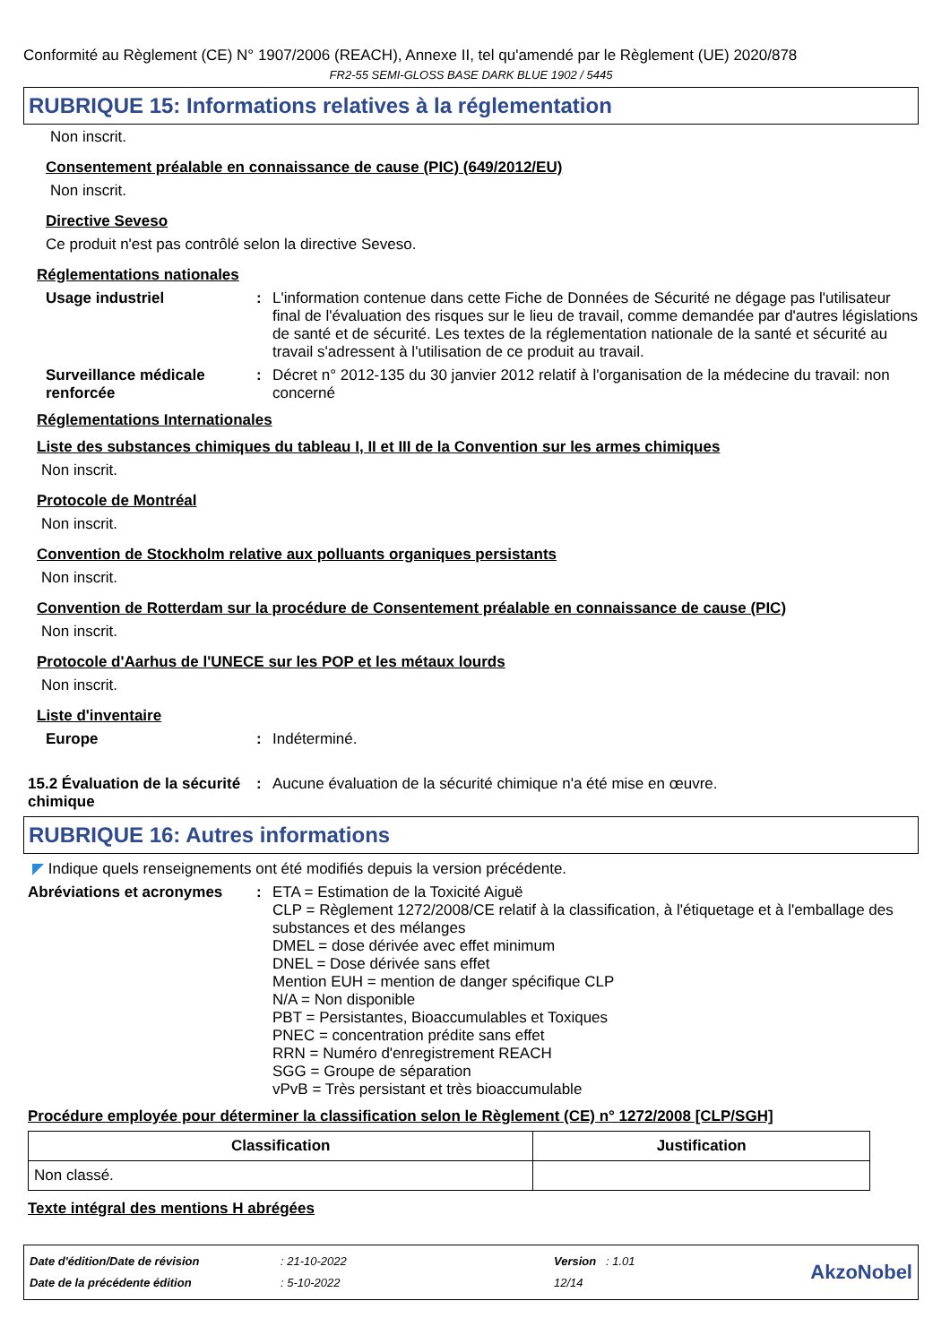Conformité au Règlement (CE) N° 1907/2006 (REACH), Annexe II, tel qu'amendé par le Règlement (UE) 2020/878
FR2-55 SEMI-GLOSS BASE DARK BLUE 1902 / 5445
RUBRIQUE 15: Informations relatives à la réglementation
Non inscrit.
Consentement préalable en connaissance de cause (PIC) (649/2012/EU)
Non inscrit.
Directive Seveso
Ce produit n'est pas contrôlé selon la directive Seveso.
Réglementations nationales
Usage industriel : L'information contenue dans cette Fiche de Données de Sécurité ne dégage pas l'utilisateur final de l'évaluation des risques sur le lieu de travail, comme demandée par d'autres législations de santé et de sécurité. Les textes de la réglementation nationale de la santé et sécurité au travail s'adressent à l'utilisation de ce produit au travail.
Surveillance médicale renforcée
: Décret n° 2012-135 du 30 janvier 2012 relatif à l'organisation de la médecine du travail: non concerné
Réglementations Internationales
Liste des substances chimiques du tableau I, II et III de la Convention sur les armes chimiques
Non inscrit.
Protocole de Montréal
Non inscrit.
Convention de Stockholm relative aux polluants organiques persistants
Non inscrit.
Convention de Rotterdam sur la procédure de Consentement préalable en connaissance de cause (PIC)
Non inscrit.
Protocole d'Aarhus de l'UNECE sur les POP et les métaux lourds
Non inscrit.
Liste d'inventaire
Europe : Indéterminé.
15.2 Évaluation de la sécurité chimique
: Aucune évaluation de la sécurité chimique n'a été mise en œuvre.
RUBRIQUE 16: Autres informations
◤ Indique quels renseignements ont été modifiés depuis la version précédente.
Abréviations et acronymes : ETA = Estimation de la Toxicité Aiguë
CLP = Règlement 1272/2008/CE relatif à la classification, à l'étiquetage et à l'emballage des substances et des mélanges
DMEL = dose dérivée avec effet minimum
DNEL = Dose dérivée sans effet
Mention EUH = mention de danger spécifique CLP
N/A = Non disponible
PBT = Persistantes, Bioaccumulables et Toxiques
PNEC = concentration prédite sans effet
RRN = Numéro d'enregistrement REACH
SGG = Groupe de séparation
vPvB = Très persistant et très bioaccumulable
Procédure employée pour déterminer la classification selon le Règlement (CE) n° 1272/2008 [CLP/SGH]
| Classification | Justification |
| --- | --- |
| Non classé. | |
Texte intégral des mentions H abrégées
Date d'édition/Date de révision
Date de la précédente édition
: 21-10-2022
: 5-10-2022
Version : 1.01
12/14
AkzoNobel